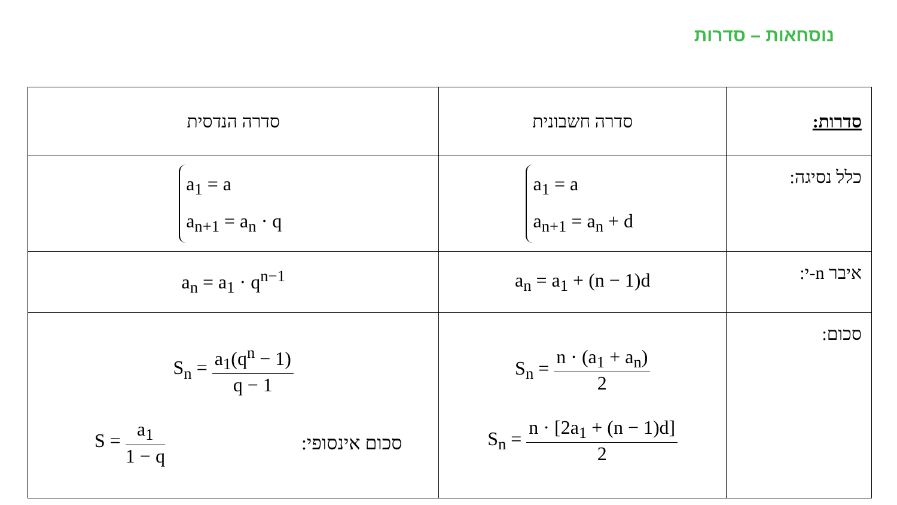נוסחאות – סדרות
| סדרות: | סדרה חשבונית | סדרה הנדסית |
| --- | --- | --- |
| כלל נסיגה: | a<sub>1</sub> = a a<sub>n+1</sub> = a<sub>n</sub> + d | a<sub>1</sub> = a a<sub>n+1</sub> = a<sub>n</sub> · q |
| איבר n-י: | a<sub>n</sub> = a<sub>1</sub> + (n − 1)d | a<sub>n</sub> = a<sub>1</sub> · q<sup>n−1</sup> |
| סכום: | S<sub>n</sub> = n · (a<sub>1</sub> + a<sub>n</sub>) 2 S<sub>n</sub> = n · [2a<sub>1</sub> + (n − 1)d] 2 | S<sub>n</sub> = a<sub>1</sub>(q<sup>n</sup> − 1) q − 1 S = a<sub>1</sub> 1 − q סכום אינסופי: |